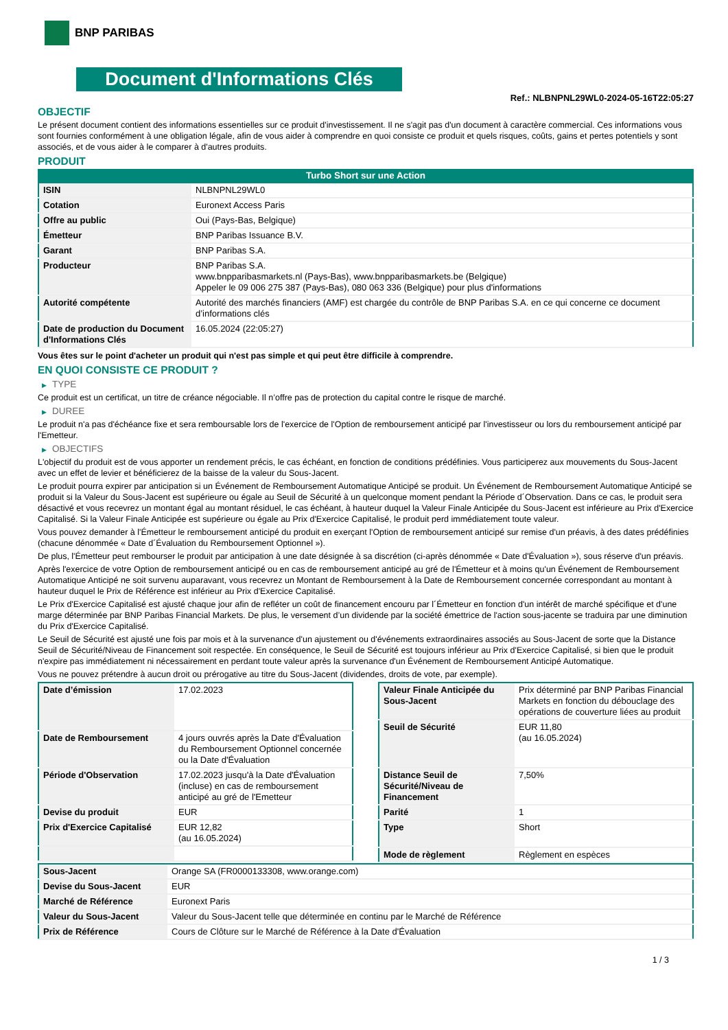BNP PARIBAS
Document d'Informations Clés
Ref.: NLBNPNL29WL0-2024-05-16T22:05:27
OBJECTIF
Le présent document contient des informations essentielles sur ce produit d'investissement. Il ne s'agit pas d'un document à caractère commercial. Ces informations vous sont fournies conformément à une obligation légale, afin de vous aider à comprendre en quoi consiste ce produit et quels risques, coûts, gains et pertes potentiels y sont associés, et de vous aider à le comparer à d'autres produits.
PRODUIT
Turbo Short sur une Action
| ISIN | NLBNPNL29WL0 |
| Cotation | Euronext Access Paris |
| Offre au public | Oui (Pays-Bas, Belgique) |
| Émetteur | BNP Paribas Issuance B.V. |
| Garant | BNP Paribas S.A. |
| Producteur | BNP Paribas S.A. www.bnpparibasmarkets.nl (Pays-Bas), www.bnpparibasmarkets.be (Belgique) Appeler le 09 006 275 387 (Pays-Bas), 080 063 336 (Belgique) pour plus d'informations |
| Autorité compétente | Autorité des marchés financiers (AMF) est chargée du contrôle de BNP Paribas S.A. en ce qui concerne ce document d’informations clés |
| Date de production du Document d'Informations Clés | 16.05.2024 (22:05:27) |
Vous êtes sur le point d'acheter un produit qui n'est pas simple et qui peut être difficile à comprendre.
EN QUOI CONSISTE CE PRODUIT ?
▶ TYPE
Ce produit est un certificat, un titre de créance négociable. Il n’offre pas de protection du capital contre le risque de marché.
▶ DUREE
Le produit n'a pas d'échéance fixe et sera remboursable lors de l'exercice de l'Option de remboursement anticipé par l'investisseur ou lors du remboursement anticipé par l'Emetteur.
▶ OBJECTIFS
L'objectif du produit est de vous apporter un rendement précis, le cas échéant, en fonction de conditions prédéfinies. Vous participerez aux mouvements du Sous-Jacent avec un effet de levier et bénéficierez de la baisse de la valeur du Sous-Jacent.
Le produit pourra expirer par anticipation si un Événement de Remboursement Automatique Anticipé se produit. Un Événement de Remboursement Automatique Anticipé se produit si la Valeur du Sous-Jacent est supérieure ou égale au Seuil de Sécurité à un quelconque moment pendant la Période d´Observation. Dans ce cas, le produit sera désactivé et vous recevrez un montant égal au montant résiduel, le cas échéant, à hauteur duquel la Valeur Finale Anticipée du Sous-Jacent est inférieure au Prix d'Exercice Capitalisé. Si la Valeur Finale Anticipée est supérieure ou égale au Prix d'Exercice Capitalisé, le produit perd immédiatement toute valeur.
Vous pouvez demander à l'Émetteur le remboursement anticipé du produit en exerçant l'Option de remboursement anticipé sur remise d'un préavis, à des dates prédéfinies (chacune dénommée « Date d´Évaluation du Remboursement Optionnel »).
De plus, l'Émetteur peut rembourser le produit par anticipation à une date désignée à sa discrétion (ci-après dénommée « Date d'Évaluation »), sous réserve d'un préavis.
Après l'exercice de votre Option de remboursement anticipé ou en cas de remboursement anticipé au gré de l'Émetteur et à moins qu'un Événement de Remboursement Automatique Anticipé ne soit survenu auparavant, vous recevrez un Montant de Remboursement à la Date de Remboursement concernée correspondant au montant à hauteur duquel le Prix de Référence est inférieur au Prix d'Exercice Capitalisé.
Le Prix d'Exercice Capitalisé est ajusté chaque jour afin de refléter un coût de financement encouru par l´Émetteur en fonction d'un intérêt de marché spécifique et d'une marge déterminée par BNP Paribas Financial Markets. De plus, le versement d’un dividende par la société émettrice de l'action sous-jacente se traduira par une diminution du Prix d'Exercice Capitalisé.
Le Seuil de Sécurité est ajusté une fois par mois et à la survenance d'un ajustement ou d'événements extraordinaires associés au Sous-Jacent de sorte que la Distance Seuil de Sécurité/Niveau de Financement soit respectée. En conséquence, le Seuil de Sécurité est toujours inférieur au Prix d'Exercice Capitalisé, si bien que le produit n'expire pas immédiatement ni nécessairement en perdant toute valeur après la survenance d'un Événement de Remboursement Anticipé Automatique.
Vous ne pouvez prétendre à aucun droit ou prérogative au titre du Sous-Jacent (dividendes, droits de vote, par exemple).
| Date d’émission | 17.02.2023 |
| Date de Remboursement | 4 jours ouvrés après la Date d'Évaluation du Remboursement Optionnel concernée ou la Date d'Évaluation |
| Période d'Observation | 17.02.2023 jusqu'à la Date d'Évaluation (incluse) en cas de remboursement anticipé au gré de l'Emetteur |
| Devise du produit | EUR |
| Prix d'Exercice Capitalisé | EUR 12,82 (au 16.05.2024) |
| Valeur Finale Anticipée du Sous-Jacent | Prix déterminé par BNP Paribas Financial Markets en fonction du débouclage des opérations de couverture liées au produit |
| Seuil de Sécurité | EUR 11,80 (au 16.05.2024) |
| Distance Seuil de Sécurité/Niveau de Financement | 7,50% |
| Parité | 1 |
| Type | Short |
| Mode de règlement | Règlement en espèces |
| Sous-Jacent | Orange SA (FR0000133308, www.orange.com) |
| Devise du Sous-Jacent | EUR |
| Marché de Référence | Euronext Paris |
| Valeur du Sous-Jacent | Valeur du Sous-Jacent telle que déterminée en continu par le Marché de Référence |
| Prix de Référence | Cours de Clôture sur le Marché de Référence à la Date d'Évaluation |
1 / 3